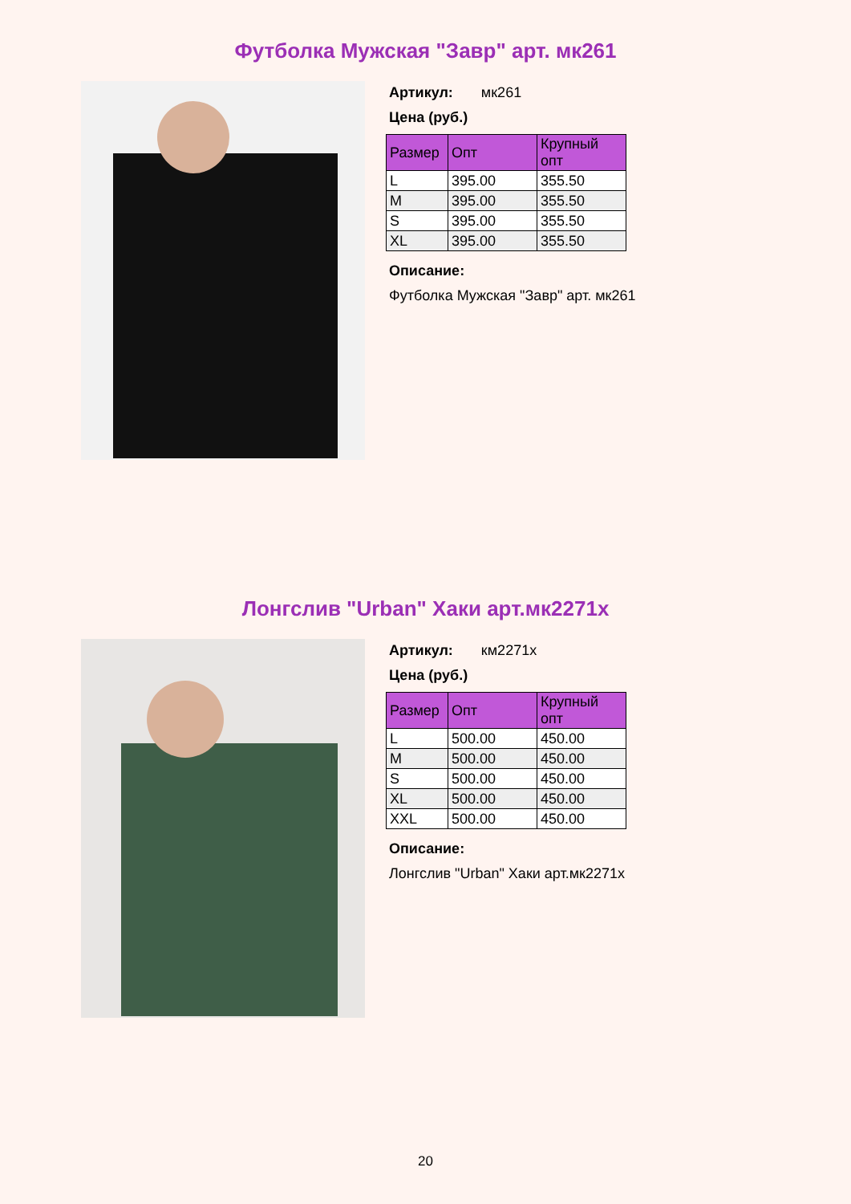Футболка Мужская "Завр" арт. мк261
Артикул: мк261
Цена (руб.)
| Размер | Опт | Крупный опт |
| --- | --- | --- |
| L | 395.00 | 355.50 |
| M | 395.00 | 355.50 |
| S | 395.00 | 355.50 |
| XL | 395.00 | 355.50 |
Описание:
Футболка Мужская "Завр" арт. мк261
Лонгслив "Urban" Хаки арт.мк2271х
Артикул: км2271х
Цена (руб.)
| Размер | Опт | Крупный опт |
| --- | --- | --- |
| L | 500.00 | 450.00 |
| M | 500.00 | 450.00 |
| S | 500.00 | 450.00 |
| XL | 500.00 | 450.00 |
| XXL | 500.00 | 450.00 |
Описание:
Лонгслив "Urban" Хаки арт.мк2271х
20